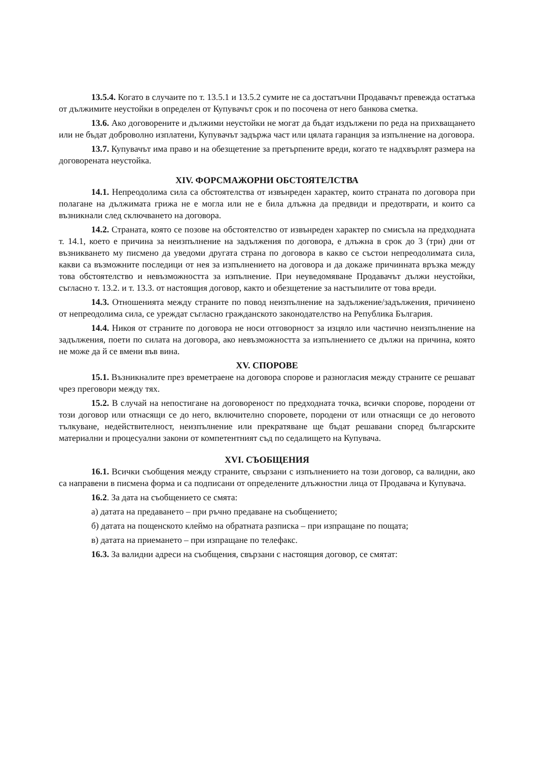13.5.4. Когато в случаите по т. 13.5.1 и 13.5.2 сумите не са достатъчни Продавачът превежда остатъка от дължимите неустойки в определен от Купувачът срок и по посочена от него банкова сметка.
13.6. Ако договорените и дължими неустойки не могат да бъдат издължени по реда на прихващането или не бъдат доброволно изплатени, Купувачът задържа част или цялата гаранция за изпълнение на договора.
13.7. Купувачът има право и на обезщетение за претърпените вреди, когато те надхвърлят размера на договорената неустойка.
XIV. ФОРСМАЖОРНИ ОБСТОЯТЕЛСТВА
14.1. Непреодолима сила са обстоятелства от извънреден характер, които страната по договора при полагане на дължимата грижа не е могла или не е била длъжна да предвиди и предотврати, и които са възникнали след сключването на договора.
14.2. Страната, която се позове на обстоятелство от извънреден характер по смисъла на предходната т. 14.1, което е причина за неизпълнение на задължения по договора, е длъжна в срок до 3 (три) дни от възникването му писмено да уведоми другата страна по договора в какво се състои непреодолимата сила, какви са възможните последици от нея за изпълнението на договора и да докаже причинната връзка между това обстоятелство и невъзможността за изпълнение. При неуведомяване Продавачът дължи неустойки, съгласно т. 13.2. и т. 13.3. от настоящия договор, както и обезщетение за настъпилите от това вреди.
14.3. Отношенията между страните по повод неизпълнение на задължение/задължения, причинено от непреодолима сила, се уреждат съгласно гражданското законодателство на Република България.
14.4. Никоя от страните по договора не носи отговорност за изцяло или частично неизпълнение на задължения, поети по силата на договора, ако невъзможността за изпълнението се дължи на причина, която не може да й се вмени във вина.
XV. СПОРОВЕ
15.1. Възникналите през времетраене на договора спорове и разногласия между страните се решават чрез преговори между тях.
15.2. В случай на непостигане на договореност по предходната точка, всички спорове, породени от този договор или отнасящи се до него, включително споровете, породени от или отнасящи се до неговото тълкуване, недействителност, неизпълнение или прекратяване ще бъдат решавани според българските материални и процесуални закони от компетентният съд по седалището на Купувача.
XVI. СЪОБЩЕНИЯ
16.1. Всички съобщения между страните, свързани с изпълнението на този договор, са валидни, ако са направени в писмена форма и са подписани от определените длъжностни лица от Продавача и Купувача.
16.2. За дата на съобщението се смята:
а) датата на предаването – при ръчно предаване на съобщението;
б) датата на пощенското клеймо на обратната разписка – при изпращане по пощата;
в) датата на приемането – при изпращане по телефакс.
16.3. За валидни адреси на съобщения, свързани с настоящия договор, се смятат: